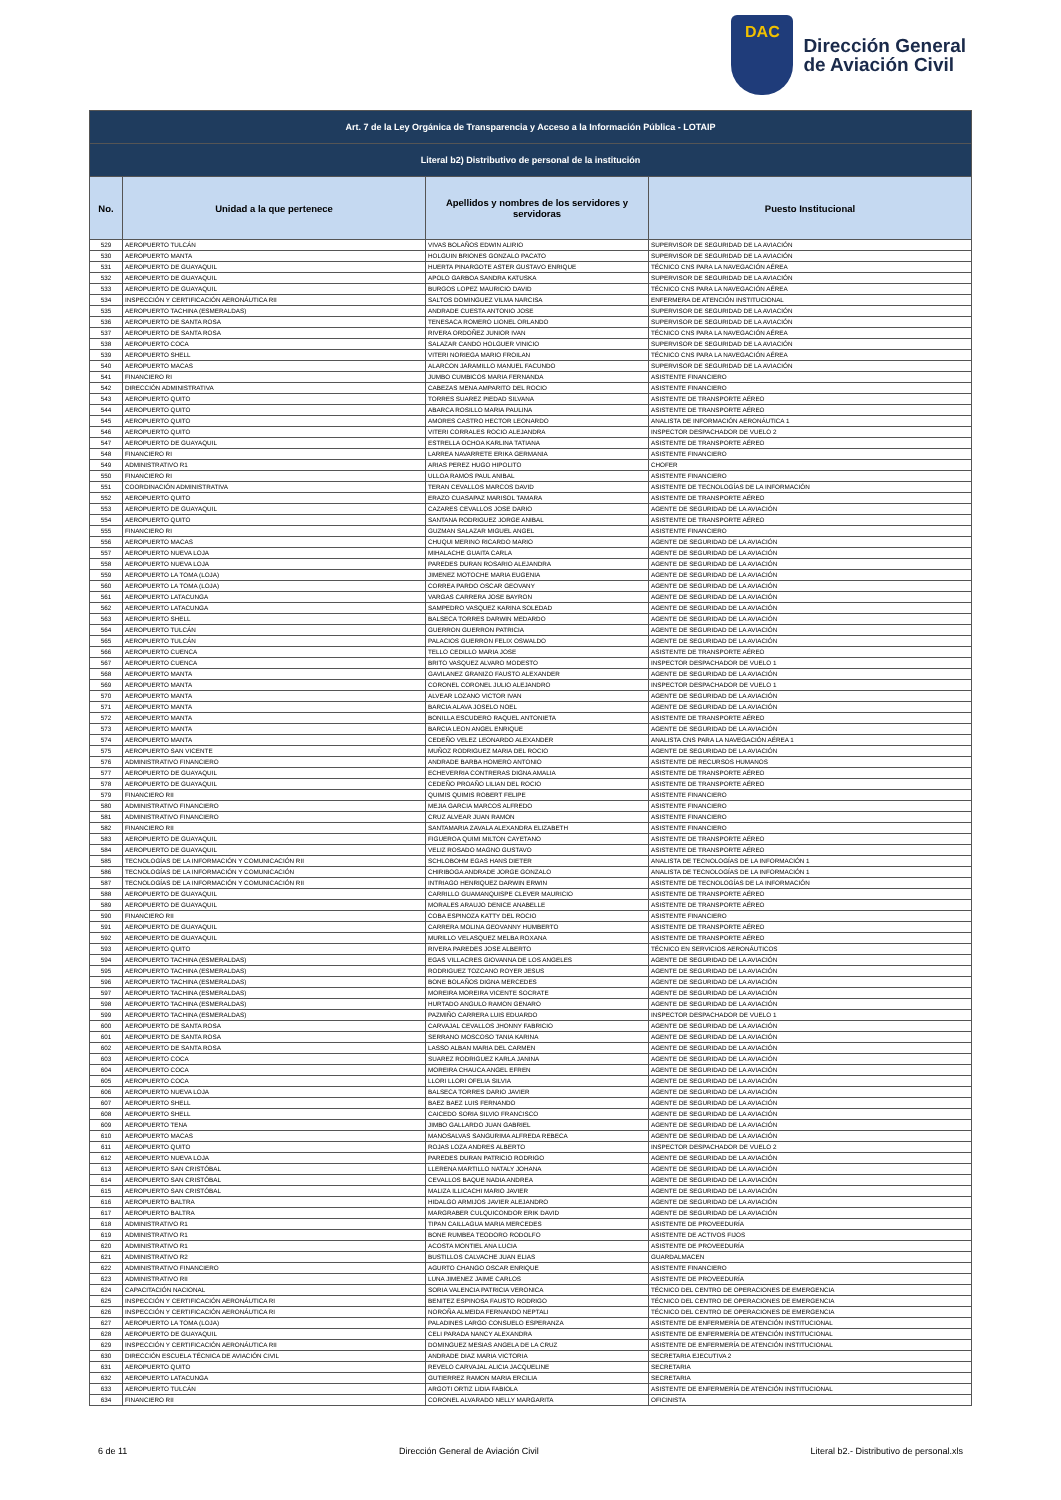DAC
Dirección General
de Aviación Civil
| Art. 7 de la Ley Orgánica de Transparencia y Acceso a la Información Pública - LOTAIP | | | |
| Literal b2) Distributivo de personal de la institución | | | |
| No. | Unidad a la que pertenece | Apellidos y nombres de los servidores y servidoras | Puesto Institucional |
| 529 | AEROPUERTO TULCÁN | VIVAS BOLAÑOS EDWIN ALIRIO | SUPERVISOR DE SEGURIDAD DE LA AVIACIÓN |
| 530 | AEROPUERTO MANTA | HOLGUIN BRIONES GONZALO PACATO | SUPERVISOR DE SEGURIDAD DE LA AVIACIÓN |
| 531 | AEROPUERTO DE GUAYAQUIL | HUERTA PINARGOTE ASTER GUSTAVO ENRIQUE | TÉCNICO CNS PARA LA NAVEGACIÓN AÉREA |
| 532 | AEROPUERTO DE GUAYAQUIL | APOLO GARBOA SANDRA KATUSKA | SUPERVISOR DE SEGURIDAD DE LA AVIACIÓN |
| 533 | AEROPUERTO DE GUAYAQUIL | BURGOS LOPEZ MAURICIO DAVID | TÉCNICO CNS PARA LA NAVEGACIÓN AÉREA |
| 534 | INSPECCIÓN Y CERTIFICACIÓN AERONÁUTICA RII | SALTOS DOMINGUEZ VILMA NARCISA | ENFERMERA DE ATENCIÓN INSTITUCIONAL |
| 535 | AEROPUERTO TACHINA (ESMERALDAS) | ANDRADE CUESTA ANTONIO JOSE | SUPERVISOR DE SEGURIDAD DE LA AVIACIÓN |
| 536 | AEROPUERTO DE SANTA ROSA | TENESACA ROMERO LIONEL ORLANDO | SUPERVISOR DE SEGURIDAD DE LA AVIACIÓN |
| 537 | AEROPUERTO DE SANTA ROSA | RIVERA ORDOÑEZ JUNIOR IVAN | TÉCNICO CNS PARA LA NAVEGACIÓN AÉREA |
| 538 | AEROPUERTO COCA | SALAZAR CANDO HOLGUER VINICIO | SUPERVISOR DE SEGURIDAD DE LA AVIACIÓN |
| 539 | AEROPUERTO SHELL | VITERI NORIEGA MARIO FROILAN | TÉCNICO CNS PARA LA NAVEGACIÓN AÉREA |
| 540 | AEROPUERTO MACAS | ALARCON JARAMILLO MANUEL FACUNDO | SUPERVISOR DE SEGURIDAD DE LA AVIACIÓN |
| 541 | FINANCIERO RI | JUMBO CUMBICOS MARIA FERNANDA | ASISTENTE FINANCIERO |
| 542 | DIRECCIÓN ADMINISTRATIVA | CABEZAS MENA AMPARITO DEL ROCIO | ASISTENTE FINANCIERO |
| 543 | AEROPUERTO QUITO | TORRES SUAREZ PIEDAD SILVANA | ASISTENTE DE TRANSPORTE AÉREO |
| 544 | AEROPUERTO QUITO | ABARCA ROSILLO MARIA PAULINA | ASISTENTE DE TRANSPORTE AÉREO |
| 545 | AEROPUERTO QUITO | AMORES CASTRO HECTOR LEONARDO | ANALISTA DE INFORMACIÓN AERONÁUTICA 1 |
| 546 | AEROPUERTO QUITO | VITERI CORRALES ROCIO ALEJANDRA | INSPECTOR DESPACHADOR DE VUELO 2 |
| 547 | AEROPUERTO DE GUAYAQUIL | ESTRELLA OCHOA KARLINA TATIANA | ASISTENTE DE TRANSPORTE AÉREO |
| 548 | FINANCIERO RI | LARREA NAVARRETE ERIKA GERMANIA | ASISTENTE FINANCIERO |
| 549 | ADMINISTRATIVO R1 | ARIAS PEREZ HUGO HIPOLITO | CHOFER |
| 550 | FINANCIERO RI | ULLOA RAMOS PAUL ANIBAL | ASISTENTE FINANCIERO |
| 551 | COORDINACIÓN ADMINISTRATIVA | TERAN CEVALLOS MARCOS DAVID | ASISTENTE DE TECNOLOGÍAS DE LA INFORMACIÓN |
| 552 | AEROPUERTO QUITO | ERAZO CUASAPAZ MARISOL TAMARA | ASISTENTE DE TRANSPORTE AÉREO |
| 553 | AEROPUERTO DE GUAYAQUIL | CAZARES CEVALLOS JOSE DARIO | AGENTE DE SEGURIDAD DE LA AVIACIÓN |
| 554 | AEROPUERTO QUITO | SANTANA RODRIGUEZ JORGE ANIBAL | ASISTENTE DE TRANSPORTE AÉREO |
| 555 | FINANCIERO RI | GUZMAN SALAZAR MIGUEL ANGEL | ASISTENTE FINANCIERO |
| 556 | AEROPUERTO MACAS | CHUQUI MERINO RICARDO MARIO | AGENTE DE SEGURIDAD DE LA AVIACIÓN |
| 557 | AEROPUERTO NUEVA LOJA | MIHALACHE GUAITA CARLA | AGENTE DE SEGURIDAD DE LA AVIACIÓN |
| 558 | AEROPUERTO NUEVA LOJA | PAREDES DURAN ROSARIO ALEJANDRA | AGENTE DE SEGURIDAD DE LA AVIACIÓN |
| 559 | AEROPUERTO LA TOMA (LOJA) | JIMENEZ MOTOCHE MARIA EUGENIA | AGENTE DE SEGURIDAD DE LA AVIACIÓN |
| 560 | AEROPUERTO LA TOMA (LOJA) | CORREA PARDO OSCAR GEOVANY | AGENTE DE SEGURIDAD DE LA AVIACIÓN |
| 561 | AEROPUERTO LATACUNGA | VARGAS CARRERA JOSE BAYRON | AGENTE DE SEGURIDAD DE LA AVIACIÓN |
| 562 | AEROPUERTO LATACUNGA | SAMPEDRO VASQUEZ KARINA SOLEDAD | AGENTE DE SEGURIDAD DE LA AVIACIÓN |
| 563 | AEROPUERTO SHELL | BALSECA TORRES DARWIN MEDARDO | AGENTE DE SEGURIDAD DE LA AVIACIÓN |
| 564 | AEROPUERTO TULCÁN | GUERRON GUERRON PATRICIA | AGENTE DE SEGURIDAD DE LA AVIACIÓN |
| 565 | AEROPUERTO TULCÁN | PALACIOS GUERRON FELIX OSWALDO | AGENTE DE SEGURIDAD DE LA AVIACIÓN |
| 566 | AEROPUERTO CUENCA | TELLO CEDILLO MARIA JOSE | ASISTENTE DE TRANSPORTE AÉREO |
| 567 | AEROPUERTO CUENCA | BRITO VASQUEZ ALVARO MODESTO | INSPECTOR DESPACHADOR DE VUELO 1 |
| 568 | AEROPUERTO MANTA | GAVILANEZ GRANIZO FAUSTO ALEXANDER | AGENTE DE SEGURIDAD DE LA AVIACIÓN |
| 569 | AEROPUERTO MANTA | CORONEL CORONEL JULIO ALEJANDRO | INSPECTOR DESPACHADOR DE VUELO 1 |
| 570 | AEROPUERTO MANTA | ALVEAR LOZANO VICTOR IVAN | AGENTE DE SEGURIDAD DE LA AVIACIÓN |
| 571 | AEROPUERTO MANTA | BARCIA ALAVA JOSELO NOEL | AGENTE DE SEGURIDAD DE LA AVIACIÓN |
| 572 | AEROPUERTO MANTA | BONILLA ESCUDERO RAQUEL ANTONIETA | ASISTENTE DE TRANSPORTE AÉREO |
| 573 | AEROPUERTO MANTA | BARCIA LEON ANGEL ENRIQUE | AGENTE DE SEGURIDAD DE LA AVIACIÓN |
| 574 | AEROPUERTO MANTA | CEDEÑO VELEZ LEONARDO ALEXANDER | ANALISTA CNS PARA LA NAVEGACIÓN AÉREA 1 |
| 575 | AEROPUERTO SAN VICENTE | MUÑOZ RODRIGUEZ MARIA DEL ROCIO | AGENTE DE SEGURIDAD DE LA AVIACIÓN |
| 576 | ADMINISTRATIVO FINANCIERO | ANDRADE BARBA HOMERO ANTONIO | ASISTENTE DE RECURSOS HUMANOS |
| 577 | AEROPUERTO DE GUAYAQUIL | ECHEVERRIA CONTRERAS DIGNA AMALIA | ASISTENTE DE TRANSPORTE AÉREO |
| 578 | AEROPUERTO DE GUAYAQUIL | CEDEÑO PROAÑO LILIAN DEL ROCIO | ASISTENTE DE TRANSPORTE AÉREO |
| 579 | FINANCIERO RII | QUIMIS QUIMIS ROBERT FELIPE | ASISTENTE FINANCIERO |
| 580 | ADMINISTRATIVO FINANCIERO | MEJIA GARCIA MARCOS ALFREDO | ASISTENTE FINANCIERO |
| 581 | ADMINISTRATIVO FINANCIERO | CRUZ ALVEAR JUAN RAMON | ASISTENTE FINANCIERO |
| 582 | FINANCIERO RII | SANTAMARIA ZAVALA ALEXANDRA ELIZABETH | ASISTENTE FINANCIERO |
| 583 | AEROPUERTO DE GUAYAQUIL | FIGUEROA QUIMI MILTON CAYETANO | ASISTENTE DE TRANSPORTE AÉREO |
| 584 | AEROPUERTO DE GUAYAQUIL | VELIZ ROSADO MAGNO GUSTAVO | ASISTENTE DE TRANSPORTE AÉREO |
| 585 | TECNOLOGÍAS DE LA INFORMACIÓN Y COMUNICACIÓN RII | SCHLOBOHM EGAS HANS DIETER | ANALISTA DE TECNOLOGÍAS DE LA INFORMACIÓN 1 |
| 586 | TECNOLOGÍAS DE LA INFORMACIÓN Y COMUNICACIÓN | CHIRIBOGA ANDRADE JORGE GONZALO | ANALISTA DE TECNOLOGÍAS DE LA INFORMACIÓN 1 |
| 587 | TECNOLOGÍAS DE LA INFORMACIÓN Y COMUNICACIÓN RII | INTRIAGO HENRIQUEZ DARWIN ERWIN | ASISTENTE DE TECNOLOGÍAS DE LA INFORMACIÓN |
| 588 | AEROPUERTO DE GUAYAQUIL | CARRILLO GUAMANQUISPE CLEVER MAURICIO | ASISTENTE DE TRANSPORTE AÉREO |
| 589 | AEROPUERTO DE GUAYAQUIL | MORALES ARAUJO DENICE ANABELLE | ASISTENTE DE TRANSPORTE AÉREO |
| 590 | FINANCIERO RII | COBA ESPINOZA KATTY DEL ROCIO | ASISTENTE FINANCIERO |
| 591 | AEROPUERTO DE GUAYAQUIL | CARRERA MOLINA GEOVANNY HUMBERTO | ASISTENTE DE TRANSPORTE AÉREO |
| 592 | AEROPUERTO DE GUAYAQUIL | MURILLO VELASQUEZ MELBA ROXANA | ASISTENTE DE TRANSPORTE AÉREO |
| 593 | AEROPUERTO QUITO | RIVERA PAREDES JOSE ALBERTO | TÉCNICO EN SERVICIOS AERONÁUTICOS |
| 594 | AEROPUERTO TACHINA (ESMERALDAS) | EGAS VILLACRES GIOVANNA DE LOS ANGELES | AGENTE DE SEGURIDAD DE LA AVIACIÓN |
| 595 | AEROPUERTO TACHINA (ESMERALDAS) | RODRIGUEZ TOZCANO ROYER JESUS | AGENTE DE SEGURIDAD DE LA AVIACIÓN |
| 596 | AEROPUERTO TACHINA (ESMERALDAS) | BONE BOLAÑOS DIGNA MERCEDES | AGENTE DE SEGURIDAD DE LA AVIACIÓN |
| 597 | AEROPUERTO TACHINA (ESMERALDAS) | MOREIRA MOREIRA VICENTE SOCRATE | AGENTE DE SEGURIDAD DE LA AVIACIÓN |
| 598 | AEROPUERTO TACHINA (ESMERALDAS) | HURTADO ANGULO RAMON GENARO | AGENTE DE SEGURIDAD DE LA AVIACIÓN |
| 599 | AEROPUERTO TACHINA (ESMERALDAS) | PAZMIÑO CARRERA LUIS EDUARDO | INSPECTOR DESPACHADOR DE VUELO 1 |
| 600 | AEROPUERTO DE SANTA ROSA | CARVAJAL CEVALLOS JHONNY FABRICIO | AGENTE DE SEGURIDAD DE LA AVIACIÓN |
| 601 | AEROPUERTO DE SANTA ROSA | SERRANO MOSCOSO TANIA KARINA | AGENTE DE SEGURIDAD DE LA AVIACIÓN |
| 602 | AEROPUERTO DE SANTA ROSA | LASSO ALBAN MARIA DEL CARMEN | AGENTE DE SEGURIDAD DE LA AVIACIÓN |
| 603 | AEROPUERTO COCA | SUAREZ RODRIGUEZ KARLA JANINA | AGENTE DE SEGURIDAD DE LA AVIACIÓN |
| 604 | AEROPUERTO COCA | MOREIRA CHAUCA ANGEL EFREN | AGENTE DE SEGURIDAD DE LA AVIACIÓN |
| 605 | AEROPUERTO COCA | LLORI LLORI OFELIA SILVIA | AGENTE DE SEGURIDAD DE LA AVIACIÓN |
| 606 | AEROPUERTO NUEVA LOJA | BALSECA TORRES DARIO JAVIER | AGENTE DE SEGURIDAD DE LA AVIACIÓN |
| 607 | AEROPUERTO SHELL | BAEZ BAEZ LUIS FERNANDO | AGENTE DE SEGURIDAD DE LA AVIACIÓN |
| 608 | AEROPUERTO SHELL | CAICEDO SORIA SILVIO FRANCISCO | AGENTE DE SEGURIDAD DE LA AVIACIÓN |
| 609 | AEROPUERTO TENA | JIMBO GALLARDO JUAN GABRIEL | AGENTE DE SEGURIDAD DE LA AVIACIÓN |
| 610 | AEROPUERTO MACAS | MANOSALVAS SANGURIMA ALFREDA REBECA | AGENTE DE SEGURIDAD DE LA AVIACIÓN |
| 611 | AEROPUERTO QUITO | ROJAS LOZA ANDRES ALBERTO | INSPECTOR DESPACHADOR DE VUELO 2 |
| 612 | AEROPUERTO NUEVA LOJA | PAREDES DURAN PATRICIO RODRIGO | AGENTE DE SEGURIDAD DE LA AVIACIÓN |
| 613 | AEROPUERTO SAN CRISTÓBAL | LLERENA MARTILLO NATALY JOHANA | AGENTE DE SEGURIDAD DE LA AVIACIÓN |
| 614 | AEROPUERTO SAN CRISTÓBAL | CEVALLOS BAQUE NADIA ANDREA | AGENTE DE SEGURIDAD DE LA AVIACIÓN |
| 615 | AEROPUERTO SAN CRISTÓBAL | MALIZA ILLICACHI MARIO JAVIER | AGENTE DE SEGURIDAD DE LA AVIACIÓN |
| 616 | AEROPUERTO BALTRA | HIDALGO ARMIJOS JAVIER ALEJANDRO | AGENTE DE SEGURIDAD DE LA AVIACIÓN |
| 617 | AEROPUERTO BALTRA | MARGRABER CULQUICONDOR ERIK DAVID | AGENTE DE SEGURIDAD DE LA AVIACIÓN |
| 618 | ADMINISTRATIVO R1 | TIPAN CAILLAGUA MARIA MERCEDES | ASISTENTE DE PROVEEDURÍA |
| 619 | ADMINISTRATIVO R1 | BONE RUMBEA TEODORO RODOLFO | ASISTENTE DE ACTIVOS FIJOS |
| 620 | ADMINISTRATIVO R1 | ACOSTA MONTIEL ANA LUCIA | ASISTENTE DE PROVEEDURÍA |
| 621 | ADMINISTRATIVO R2 | BUSTILLOS CALVACHE JUAN ELIAS | GUARDALMACEN |
| 622 | ADMINISTRATIVO FINANCIERO | AGURTO CHANGO OSCAR ENRIQUE | ASISTENTE FINANCIERO |
| 623 | ADMINISTRATIVO RII | LUNA JIMENEZ JAIME CARLOS | ASISTENTE DE PROVEEDURÍA |
| 624 | CAPACITACIÓN NACIONAL | SORIA VALENCIA PATRICIA VERONICA | TÉCNICO DEL CENTRO DE OPERACIONES DE EMERGENCIA |
| 625 | INSPECCIÓN Y CERTIFICACIÓN AERONÁUTICA RI | BENITEZ ESPINOSA FAUSTO RODRIGO | TÉCNICO DEL CENTRO DE OPERACIONES DE EMERGENCIA |
| 626 | INSPECCIÓN Y CERTIFICACIÓN AERONÁUTICA RI | NOROÑA ALMEIDA FERNANDO NEPTALI | TÉCNICO DEL CENTRO DE OPERACIONES DE EMERGENCIA |
| 627 | AEROPUERTO LA TOMA (LOJA) | PALADINES LARGO CONSUELO ESPERANZA | ASISTENTE DE ENFERMERÍA DE ATENCIÓN INSTITUCIONAL |
| 628 | AEROPUERTO DE GUAYAQUIL | CELI PARADA NANCY ALEXANDRA | ASISTENTE DE ENFERMERÍA DE ATENCIÓN INSTITUCIONAL |
| 629 | INSPECCIÓN Y CERTIFICACIÓN AERONÁUTICA RII | DOMINGUEZ MESIAS ANGELA DE LA CRUZ | ASISTENTE DE ENFERMERÍA DE ATENCIÓN INSTITUCIONAL |
| 630 | DIRECCIÓN ESCUELA TÉCNICA DE AVIACIÓN CIVIL | ANDRADE DIAZ MARIA VICTORIA | SECRETARIA EJECUTIVA 2 |
| 631 | AEROPUERTO QUITO | REVELO CARVAJAL ALICIA JACQUELINE | SECRETARIA |
| 632 | AEROPUERTO LATACUNGA | GUTIERREZ RAMON MARIA ERCILIA | SECRETARIA |
| 633 | AEROPUERTO TULCÁN | ARGOTI ORTIZ LIDIA FABIOLA | ASISTENTE DE ENFERMERÍA DE ATENCIÓN INSTITUCIONAL |
| 634 | FINANCIERO RII | CORONEL ALVARADO NELLY MARGARITA | OFICINISTA |
6 de 11 Dirección General de Aviación Civil Literal b2.- Distributivo de personal.xls